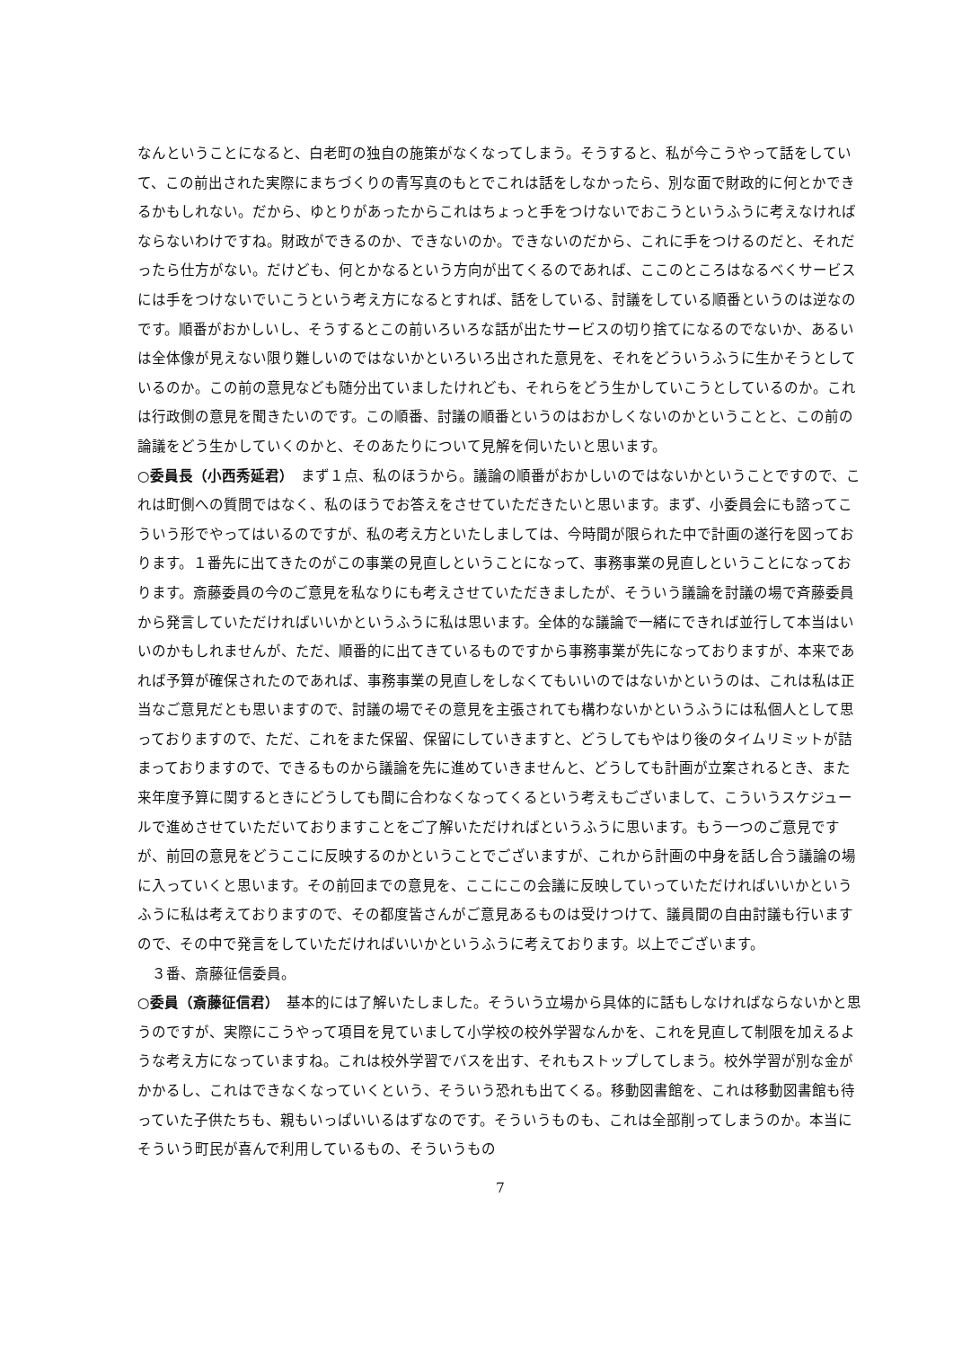なんということになると、白老町の独自の施策がなくなってしまう。そうすると、私が今こうやって話をしていて、この前出された実際にまちづくりの青写真のもとでこれは話をしなかったら、別な面で財政的に何とかできるかもしれない。だから、ゆとりがあったからこれはちょっと手をつけないでおこうというふうに考えなければならないわけですね。財政ができるのか、できないのか。できないのだから、これに手をつけるのだと、それだったら仕方がない。だけども、何とかなるという方向が出てくるのであれば、ここのところはなるべくサービスには手をつけないでいこうという考え方になるとすれば、話をしている、討議をしている順番というのは逆なのです。順番がおかしいし、そうするとこの前いろいろな話が出たサービスの切り捨てになるのでないか、あるいは全体像が見えない限り難しいのではないかといろいろ出された意見を、それをどういうふうに生かそうとしているのか。この前の意見なども随分出ていましたけれども、それらをどう生かしていこうとしているのか。これは行政側の意見を聞きたいのです。この順番、討議の順番というのはおかしくないのかということと、この前の論議をどう生かしていくのかと、そのあたりについて見解を伺いたいと思います。
○委員長（小西秀延君）　まず１点、私のほうから。議論の順番がおかしいのではないかということですので、これは町側への質問ではなく、私のほうでお答えをさせていただきたいと思います。まず、小委員会にも諮ってこういう形でやってはいるのですが、私の考え方といたしましては、今時間が限られた中で計画の遂行を図っております。１番先に出てきたのがこの事業の見直しということになって、事務事業の見直しということになっております。斎藤委員の今のご意見を私なりにも考えさせていただきましたが、そういう議論を討議の場で斉藤委員から発言していただければいいかというふうに私は思います。全体的な議論で一緒にできれば並行して本当はいいのかもしれませんが、ただ、順番的に出てきているものですから事務事業が先になっておりますが、本来であれば予算が確保されたのであれば、事務事業の見直しをしなくてもいいのではないかというのは、これは私は正当なご意見だとも思いますので、討議の場でその意見を主張されても構わないかというふうには私個人として思っておりますので、ただ、これをまた保留、保留にしていきますと、どうしてもやはり後のタイムリミットが詰まっておりますので、できるものから議論を先に進めていきませんと、どうしても計画が立案されるとき、また来年度予算に関するときにどうしても間に合わなくなってくるという考えもございまして、こういうスケジュールで進めさせていただいておりますことをご了解いただければというふうに思います。もう一つのご意見ですが、前回の意見をどうここに反映するのかということでございますが、これから計画の中身を話し合う議論の場に入っていくと思います。その前回までの意見を、ここにこの会議に反映していっていただければいいかというふうに私は考えておりますので、その都度皆さんがご意見あるものは受けつけて、議員間の自由討議も行いますので、その中で発言をしていただければいいかというふうに考えております。以上でございます。
　３番、斎藤征信委員。
○委員（斎藤征信君）　基本的には了解いたしました。そういう立場から具体的に話もしなければならないかと思うのですが、実際にこうやって項目を見ていまして小学校の校外学習なんかを、これを見直して制限を加えるような考え方になっていますね。これは校外学習でバスを出す、それもストップしてしまう。校外学習が別な金がかかるし、これはできなくなっていくという、そういう恐れも出てくる。移動図書館を、これは移動図書館も待っていた子供たちも、親もいっぱいいるはずなのです。そういうものも、これは全部削ってしまうのか。本当にそういう町民が喜んで利用しているもの、そういうもの
7